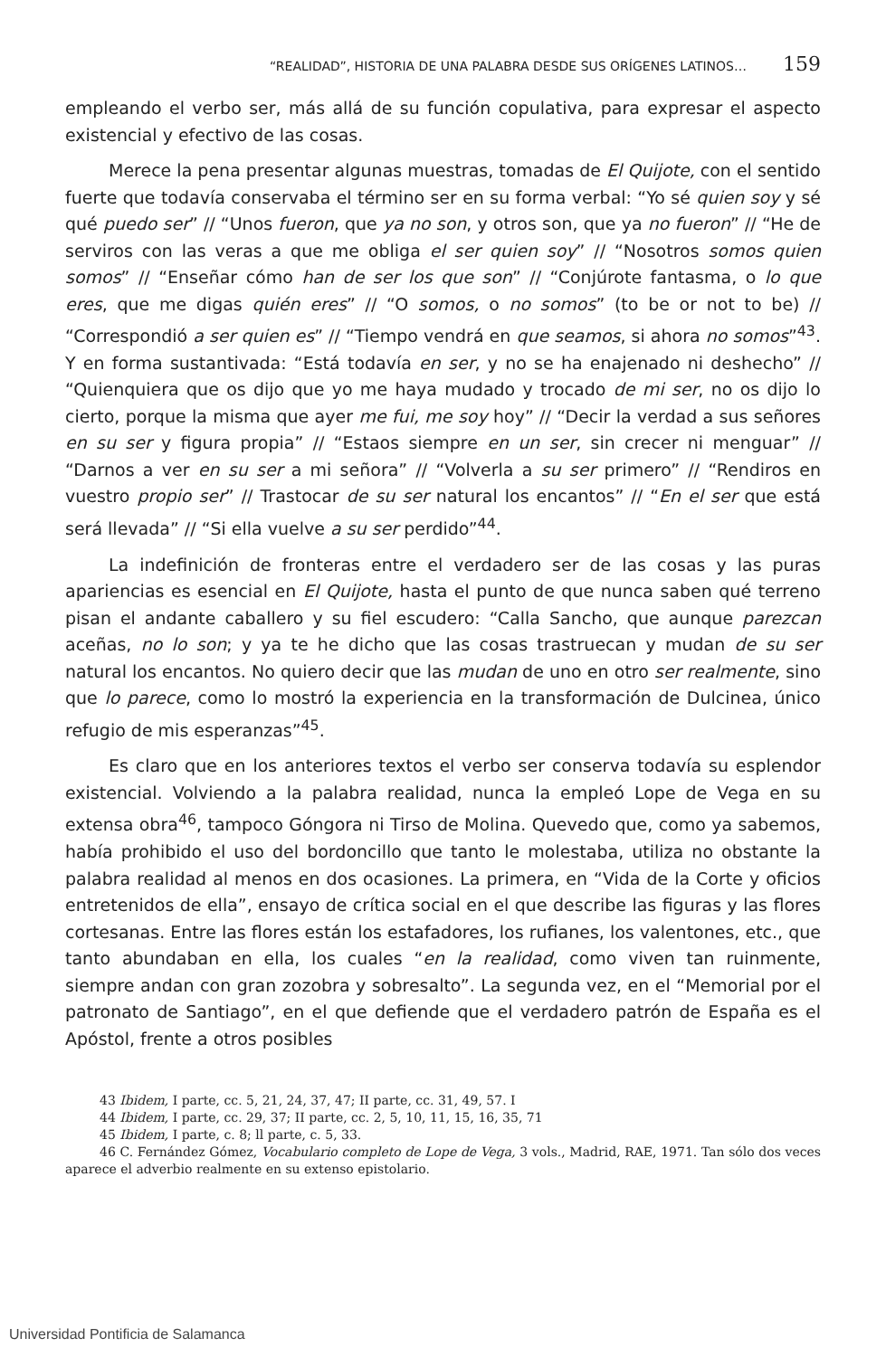“REALIDAD”, HISTORIA DE UNA PALABRA DESDE SUS ORÍGENES LATINOS… 159
empleando el verbo ser, más allá de su función copulativa, para expresar el aspecto existencial y efectivo de las cosas.
Merece la pena presentar algunas muestras, tomadas de El Quijote, con el sentido fuerte que todavía conservaba el término ser en su forma verbal: “Yo sé quien soy y sé qué puedo ser” // “Unos fueron, que ya no son, y otros son, que ya no fueron” // “He de serviros con las veras a que me obliga el ser quien soy” // “Nosotros somos quien somos” // “Enseñar cómo han de ser los que son” // “Conjúrote fantasma, o lo que eres, que me digas quién eres” // “O somos, o no somos” (to be or not to be) // “Correspondió a ser quien es” // “Tiempo vendrá en que seamos, si ahora no somos”<sup>43</sup>. Y en forma sustantivada: “Está todavía en ser, y no se ha enajenado ni deshecho” // “Quienquiera que os dijo que yo me haya mudado y trocado de mi ser, no os dijo lo cierto, porque la misma que ayer me fui, me soy hoy” // “Decir la verdad a sus señores en su ser y figura propia” // “Estaos siempre en un ser, sin crecer ni menguar” // “Darnos a ver en su ser a mi señora” // “Volverla a su ser primero” // “Rendiros en vuestro propio ser” // Trastocar de su ser natural los encantos” // “En el ser que está será llevada” // “Si ella vuelve a su ser perdido”<sup>44</sup>.
La indefinición de fronteras entre el verdadero ser de las cosas y las puras apariencias es esencial en El Quijote, hasta el punto de que nunca saben qué terreno pisan el andante caballero y su fiel escudero: “Calla Sancho, que aunque parezcan aceñas, no lo son; y ya te he dicho que las cosas trastruecan y mudan de su ser natural los encantos. No quiero decir que las mudan de uno en otro ser realmente, sino que lo parece, como lo mostró la experiencia en la transformación de Dulcinea, único refugio de mis esperanzas”<sup>45</sup>.
Es claro que en los anteriores textos el verbo ser conserva todavía su esplendor existencial. Volviendo a la palabra realidad, nunca la empleó Lope de Vega en su extensa obra<sup>46</sup>, tampoco Góngora ni Tirso de Molina. Quevedo que, como ya sabemos, había prohibido el uso del bordoncillo que tanto le molestaba, utiliza no obstante la palabra realidad al menos en dos ocasiones. La primera, en “Vida de la Corte y oficios entretenidos de ella”, ensayo de crítica social en el que describe las figuras y las flores cortesanas. Entre las flores están los estafadores, los rufianes, los valentones, etc., que tanto abundaban en ella, los cuales “en la realidad, como viven tan ruinmente, siempre andan con gran zozobra y sobresalto”. La segunda vez, en el “Memorial por el patronato de Santiago”, en el que defiende que el verdadero patrón de España es el Apóstol, frente a otros posibles
43 Ibidem, I parte, cc. 5, 21, 24, 37, 47; II parte, cc. 31, 49, 57. I
44 Ibidem, I parte, cc. 29, 37; II parte, cc. 2, 5, 10, 11, 15, 16, 35, 71
45 Ibidem, I parte, c. 8; ll parte, c. 5, 33.
46 C. Fernández Gómez, Vocabulario completo de Lope de Vega, 3 vols., Madrid, RAE, 1971. Tan sólo dos veces aparece el adverbio realmente en su extenso epistolario.
Universidad Pontificia de Salamanca